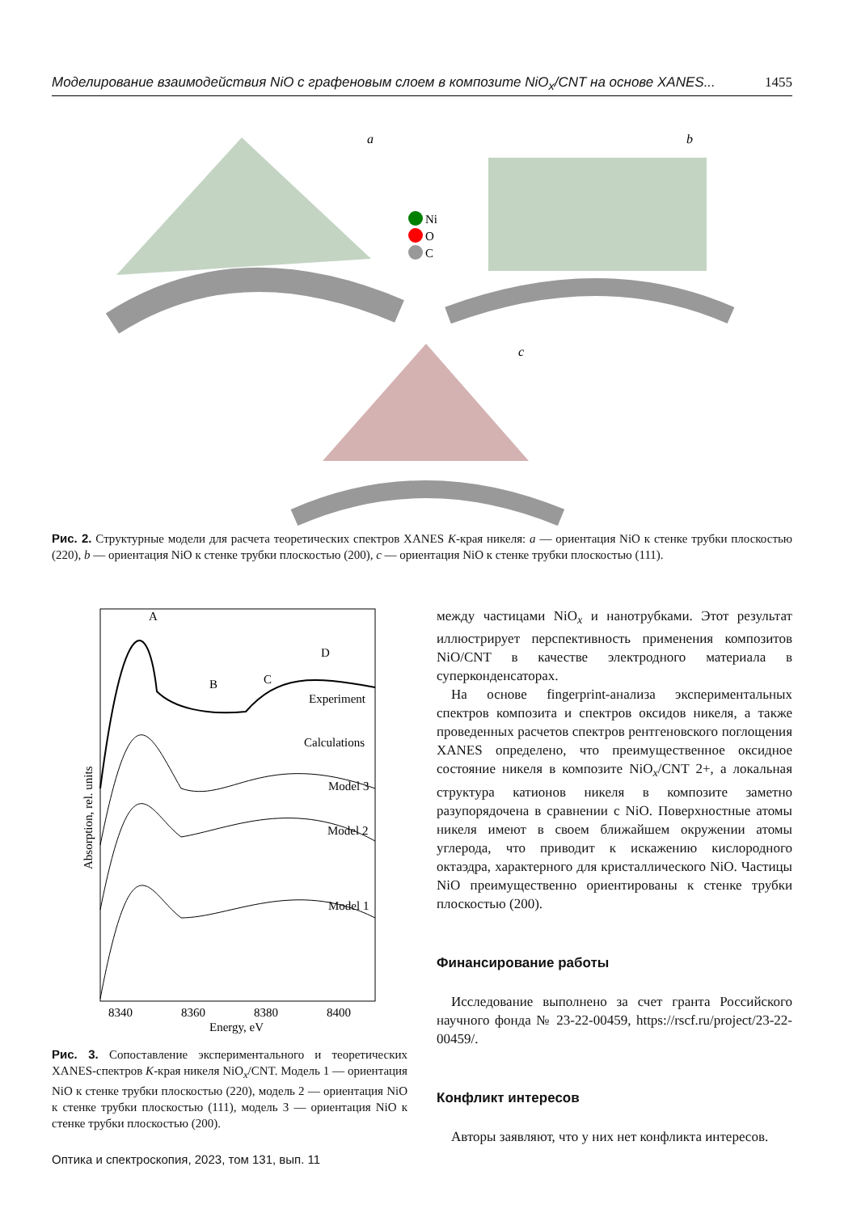Моделирование взаимодействия NiO с графеновым слоем в композите NiO<sub>x</sub>/CNT на основе XANES... 1455
a
b
Ni
O
C
c
Рис. 2. Структурные модели для расчета теоретических спектров XANES K-края никеля: a — ориентация NiO к стенке трубки плоскостью (220), b — ориентация NiO к стенке трубки плоскостью (200), c — ориентация NiO к стенке трубки плоскостью (111).
A
B
C
D
Experiment
Calculations
Model 3
Model 2
Model 1
8340
8360
8380
8400
Energy, eV
Absorption, rel. units
Рис. 3. Сопоставление экспериментального и теоретических XANES-спектров K-края никеля NiO<sub>x</sub>/CNT. Модель 1 — ориентация NiO к стенке трубки плоскостью (220), модель 2 — ориентация NiO к стенке трубки плоскостью (111), модель 3 — ориентация NiO к стенке трубки плоскостью (200).
между частицами NiO<sub>x</sub> и нанотрубками. Этот результат иллюстрирует перспективность применения композитов NiO/CNT в качестве электродного материала в суперконденсаторах.
На основе fingerprint-анализа экспериментальных спектров композита и спектров оксидов никеля, а также проведенных расчетов спектров рентгеновского поглощения XANES определено, что преимущественное оксидное состояние никеля в композите NiO<sub>x</sub>/CNT 2+, а локальная структура катионов никеля в композите заметно разупорядочена в сравнении с NiO. Поверхностные атомы никеля имеют в своем ближайшем окружении атомы углерода, что приводит к искажению кислородного октаэдра, характерного для кристаллического NiO. Частицы NiO преимущественно ориентированы к стенке трубки плоскостью (200).
Финансирование работы
Исследование выполнено за счет гранта Российского научного фонда № 23-22-00459, https://rscf.ru/project/23-22-00459/.
Конфликт интересов
Авторы заявляют, что у них нет конфликта интересов.
Оптика и спектроскопия, 2023, том 131, вып. 11